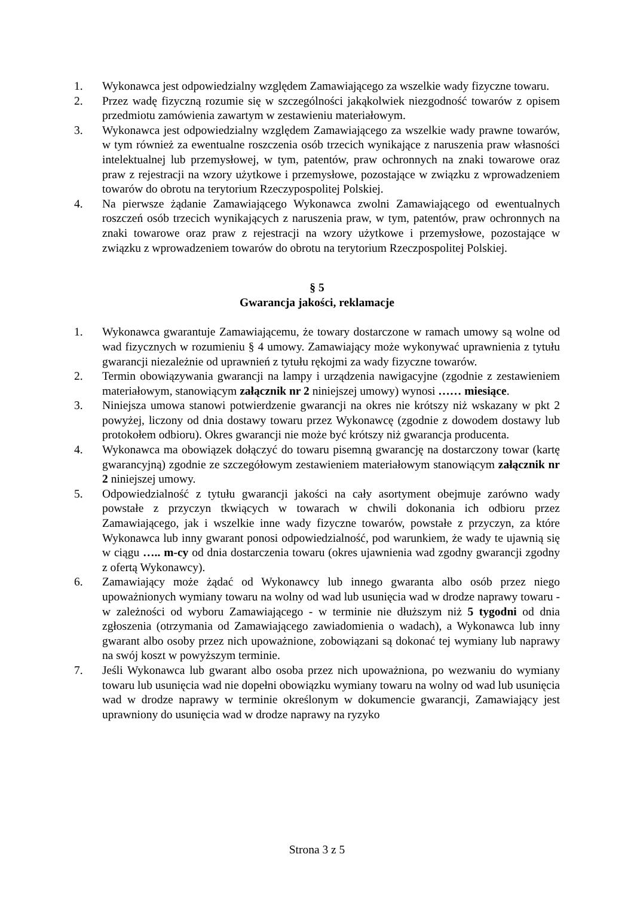1. Wykonawca jest odpowiedzialny względem Zamawiającego za wszelkie wady fizyczne towaru.
2. Przez wadę fizyczną rozumie się w szczególności jakąkolwiek niezgodność towarów z opisem przedmiotu zamówienia zawartym w zestawieniu materiałowym.
3. Wykonawca jest odpowiedzialny względem Zamawiającego za wszelkie wady prawne towarów, w tym również za ewentualne roszczenia osób trzecich wynikające z naruszenia praw własności intelektualnej lub przemysłowej, w tym, patentów, praw ochronnych na znaki towarowe oraz praw z rejestracji na wzory użytkowe i przemysłowe, pozostające w związku z wprowadzeniem towarów do obrotu na terytorium Rzeczypospolitej Polskiej.
4. Na pierwsze żądanie Zamawiającego Wykonawca zwolni Zamawiającego od ewentualnych roszczeń osób trzecich wynikających z naruszenia praw, w tym, patentów, praw ochronnych na znaki towarowe oraz praw z rejestracji na wzory użytkowe i przemysłowe, pozostające w związku z wprowadzeniem towarów do obrotu na terytorium Rzeczpospolitej Polskiej.
§ 5
Gwarancja jakości, reklamacje
1. Wykonawca gwarantuje Zamawiającemu, że towary dostarczone w ramach umowy są wolne od wad fizycznych w rozumieniu § 4 umowy. Zamawiający może wykonywać uprawnienia z tytułu gwarancji niezależnie od uprawnień z tytułu rękojmi za wady fizyczne towarów.
2. Termin obowiązywania gwarancji na lampy i urządzenia nawigacyjne (zgodnie z zestawieniem materiałowym, stanowiącym załącznik nr 2 niniejszej umowy) wynosi …… miesiące.
3. Niniejsza umowa stanowi potwierdzenie gwarancji na okres nie krótszy niż wskazany w pkt 2 powyżej, liczony od dnia dostawy towaru przez Wykonawcę (zgodnie z dowodem dostawy lub protokołem odbioru). Okres gwarancji nie może być krótszy niż gwarancja producenta.
4. Wykonawca ma obowiązek dołączyć do towaru pisemną gwarancję na dostarczony towar (kartę gwarancyjną) zgodnie ze szczegółowym zestawieniem materiałowym stanowiącym załącznik nr 2 niniejszej umowy.
5. Odpowiedzialność z tytułu gwarancji jakości na cały asortyment obejmuje zarówno wady powstałe z przyczyn tkwiących w towarach w chwili dokonania ich odbioru przez Zamawiającego, jak i wszelkie inne wady fizyczne towarów, powstałe z przyczyn, za które Wykonawca lub inny gwarant ponosi odpowiedzialność, pod warunkiem, że wady te ujawnią się w ciągu ….. m-cy od dnia dostarczenia towaru (okres ujawnienia wad zgodny gwarancji zgodny z ofertą Wykonawcy).
6. Zamawiający może żądać od Wykonawcy lub innego gwaranta albo osób przez niego upoważnionych wymiany towaru na wolny od wad lub usunięcia wad w drodze naprawy towaru - w zależności od wyboru Zamawiającego - w terminie nie dłuższym niż 5 tygodni od dnia zgłoszenia (otrzymania od Zamawiającego zawiadomienia o wadach), a Wykonawca lub inny gwarant albo osoby przez nich upoważnione, zobowiązani są dokonać tej wymiany lub naprawy na swój koszt w powyższym terminie.
7. Jeśli Wykonawca lub gwarant albo osoba przez nich upoważniona, po wezwaniu do wymiany towaru lub usunięcia wad nie dopełni obowiązku wymiany towaru na wolny od wad lub usunięcia wad w drodze naprawy w terminie określonym w dokumencie gwarancji, Zamawiający jest uprawniony do usunięcia wad w drodze naprawy na ryzyko
Strona 3 z 5